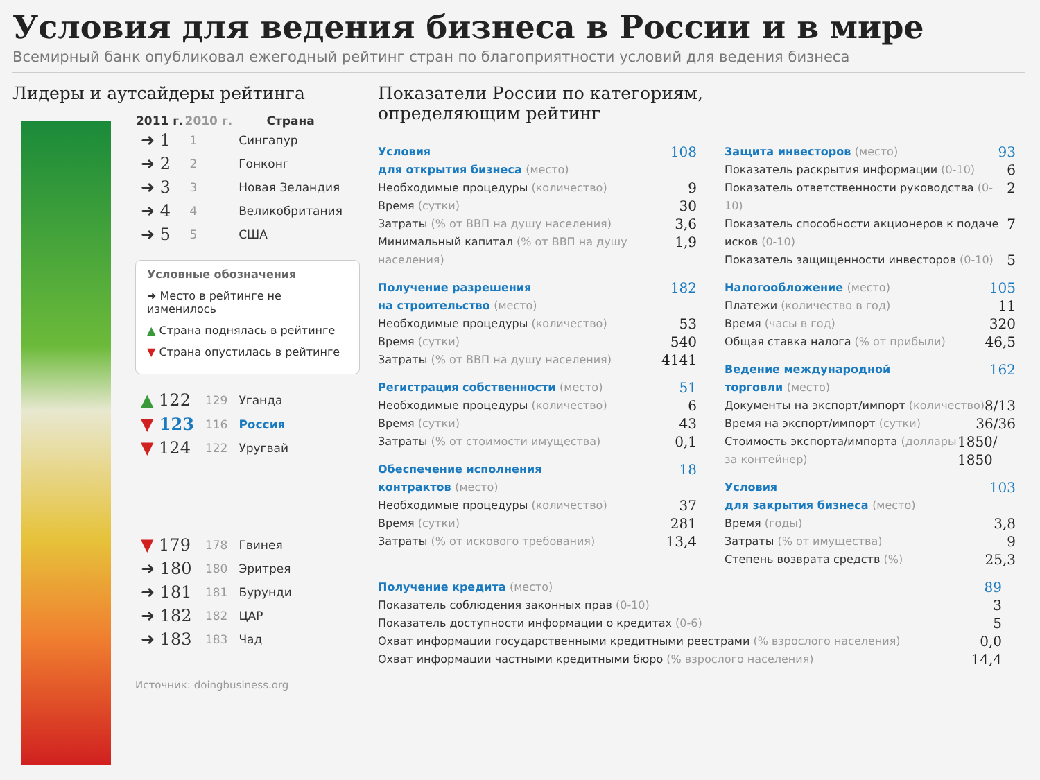Условия для ведения бизнеса в России и в мире
Всемирный банк опубликовал ежегодный рейтинг стран по благоприятности условий для ведения бизнеса
Лидеры и аутсайдеры рейтинга
| 2011 г. | 2010 г. | Страна |
| --- | --- | --- |
| ➜ 1 | 1 | Сингапур |
| ➜ 2 | 2 | Гонконг |
| ➜ 3 | 3 | Новая Зеландия |
| ➜ 4 | 4 | Великобритания |
| ➜ 5 | 5 | США |
Условные обозначения
➜ Место в рейтинге не изменилось
▲ Страна поднялась в рейтинге
▼ Страна опустилась в рейтинге
| ▲ 122 | 129 | Уганда |
| ▼ 123 | 116 | Россия |
| ▼ 124 | 122 | Уругвай |
| ▼ 179 | 178 | Гвинея |
| ➜ 180 | 180 | Эритрея |
| ➜ 181 | 181 | Бурунди |
| ➜ 182 | 182 | ЦАР |
| ➜ 183 | 183 | Чад |
Источник: doingbusiness.org
Показатели России по категориям,
определяющим рейтинг
Условия
для открытия бизнеса (место) 108
Необходимые процедуры (количество) 9
Время (сутки) 30
Затраты (% от ВВП на душу населения) 3,6
Минимальный капитал (% от ВВП на душу населения) 1,9
Получение разрешения
на строительство (место) 182
Необходимые процедуры (количество) 53
Время (сутки) 540
Затраты (% от ВВП на душу населения) 4141
Регистрация собственности (место) 51
Необходимые процедуры (количество) 6
Время (сутки) 43
Затраты (% от стоимости имущества) 0,1
Обеспечение исполнения
контрактов (место) 18
Необходимые процедуры (количество) 37
Время (сутки) 281
Затраты (% от искового требования) 13,4
Защита инвесторов (место) 93
Показатель раскрытия информации (0-10) 6
Показатель ответственности руководства (0-10) 2
Показатель способности акционеров к подаче исков (0-10) 7
Показатель защищенности инвесторов (0-10) 5
Налогообложение (место) 105
Платежи (количество в год) 11
Время (часы в год) 320
Общая ставка налога (% от прибыли) 46,5
Ведение международной
торговли (место) 162
Документы на экспорт/импорт (количество) 8/13
Время на экспорт/импорт (сутки) 36/36
Стоимость экспорта/импорта (доллары за контейнер) 1850/ 1850
Условия
для закрытия бизнеса (место) 103
Время (годы) 3,8
Затраты (% от имущества) 9
Степень возврата средств (%) 25,3
Получение кредита (место) 89
Показатель соблюдения законных прав (0-10) 3
Показатель доступности информации о кредитах (0-6) 5
Охват информации государственными кредитными реестрами (% взрослого населения) 0,0
Охват информации частными кредитными бюро (% взрослого населения) 14,4